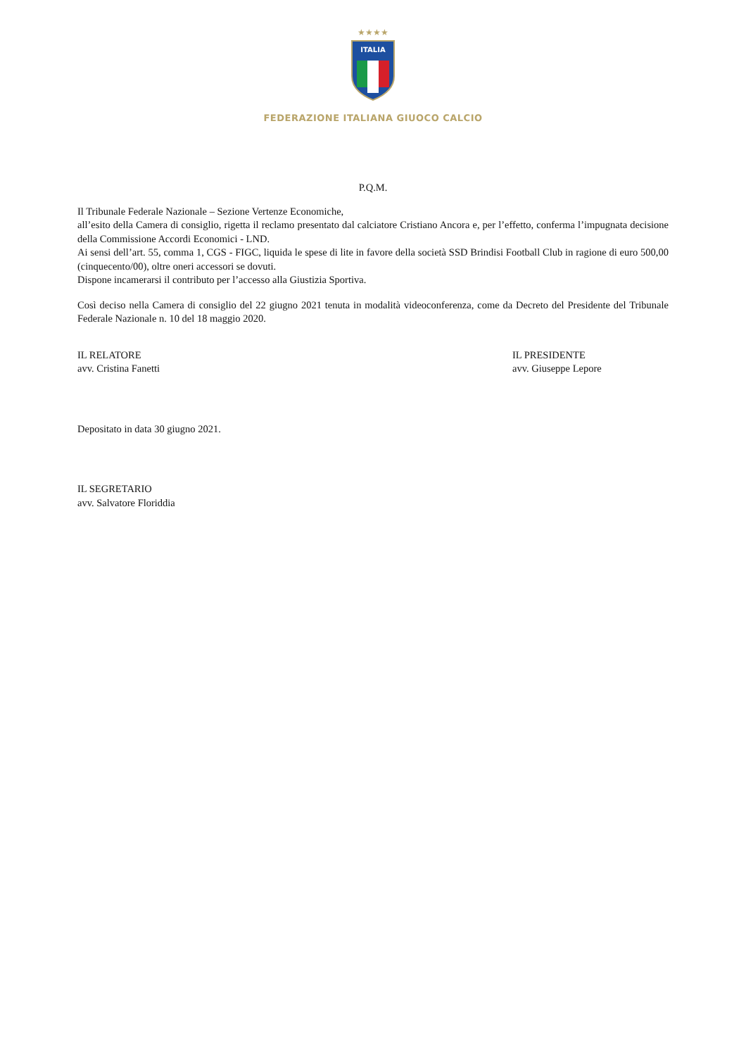★★★★
ITALIA
FEDERAZIONE ITALIANA GIUOCO CALCIO
P.Q.M.
Il Tribunale Federale Nazionale – Sezione Vertenze Economiche,
all’esito della Camera di consiglio, rigetta il reclamo presentato dal calciatore Cristiano Ancora e, per l’effetto, conferma l’impugnata decisione della Commissione Accordi Economici - LND.
Ai sensi dell’art. 55, comma 1, CGS - FIGC, liquida le spese di lite in favore della società SSD Brindisi Football Club in ragione di euro 500,00 (cinquecento/00), oltre oneri accessori se dovuti.
Dispone incamerarsi il contributo per l’accesso alla Giustizia Sportiva.
Così deciso nella Camera di consiglio del 22 giugno 2021 tenuta in modalità videoconferenza, come da Decreto del Presidente del Tribunale Federale Nazionale n. 10 del 18 maggio 2020.
IL RELATORE
avv. Cristina Fanetti
IL PRESIDENTE
avv. Giuseppe Lepore
Depositato in data 30 giugno 2021.
IL SEGRETARIO
avv. Salvatore Floriddia